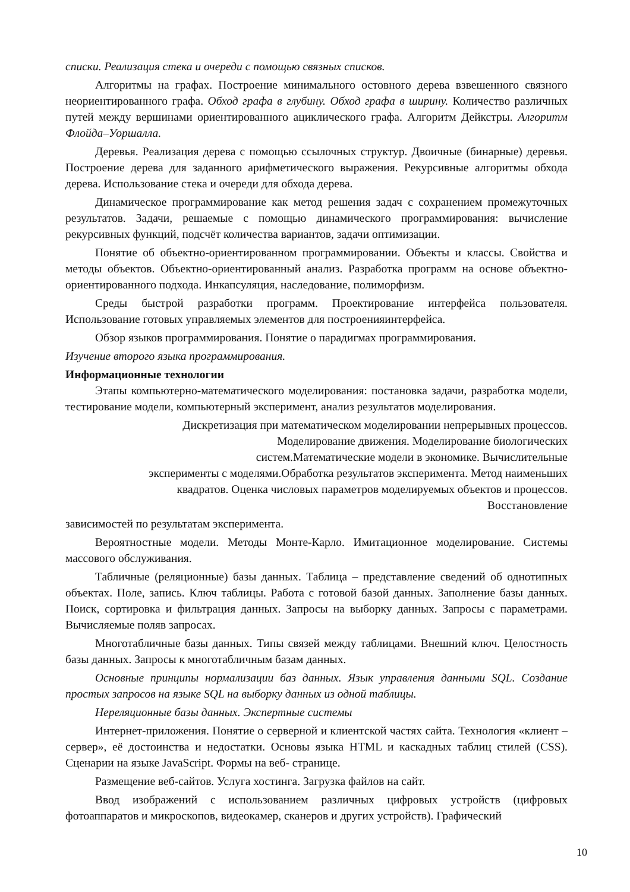списки. Реализация стека и очереди с помощью связных списков.
Алгоритмы на графах. Построение минимального остовного дерева взвешенного связного неориентированного графа. Обход графа в глубину. Обход графа в ширину. Количество различных путей между вершинами ориентированного ациклического графа. Алгоритм Дейкстры. Алгоритм Флойда–Уоршалла.
Деревья. Реализация дерева с помощью ссылочных структур. Двоичные (бинарные) деревья. Построение дерева для заданного арифметического выражения. Рекурсивные алгоритмы обхода дерева. Использование стека и очереди для обхода дерева.
Динамическое программирование как метод решения задач с сохранением промежуточных результатов. Задачи, решаемые с помощью динамического программирования: вычисление рекурсивных функций, подсчёт количества вариантов, задачи оптимизации.
Понятие об объектно-ориентированном программировании. Объекты и классы. Свойства и методы объектов. Объектно-ориентированный анализ. Разработка программ на основе объектно-ориентированного подхода. Инкапсуляция, наследование, полиморфизм.
Среды быстрой разработки программ. Проектирование интерфейса пользователя. Использование готовых управляемых элементов для построенияинтерфейса.
Обзор языков программирования. Понятие о парадигмах программирования.
Изучение второго языка программирования.
Информационные технологии
Этапы компьютерно-математического моделирования: постановка задачи, разработка модели, тестирование модели, компьютерный эксперимент, анализ результатов моделирования.
Дискретизация при математическом моделировании непрерывных процессов.
Моделирование движения. Моделирование биологических
систем.Математические модели в экономике. Вычислительные
эксперименты с моделями.Обработка результатов эксперимента. Метод наименьших
квадратов. Оценка числовых параметров моделируемых объектов и процессов.
Восстановление
зависимостей по результатам эксперимента.
Вероятностные модели. Методы Монте-Карло. Имитационное моделирование. Системы массового обслуживания.
Табличные (реляционные) базы данных. Таблица – представление сведений об однотипных объектах. Поле, запись. Ключ таблицы. Работа с готовой базой данных. Заполнение базы данных. Поиск, сортировка и фильтрация данных. Запросы на выборку данных. Запросы с параметрами. Вычисляемые поляв запросах.
Многотабличные базы данных. Типы связей между таблицами. Внешний ключ. Целостность базы данных. Запросы к многотабличным базам данных.
Основные принципы нормализации баз данных. Язык управления данными SQL. Создание простых запросов на языке SQL на выборку данных из одной таблицы.
Нереляционные базы данных. Экспертные системы
Интернет-приложения. Понятие о серверной и клиентской частях сайта. Технология «клиент – сервер», её достоинства и недостатки. Основы языка HTML и каскадных таблиц стилей (CSS). Сценарии на языке JavaScript. Формы на веб- странице.
Размещение веб-сайтов. Услуга хостинга. Загрузка файлов на сайт.
Ввод изображений с использованием различных цифровых устройств (цифровых фотоаппаратов и микроскопов, видеокамер, сканеров и других устройств). Графический
10